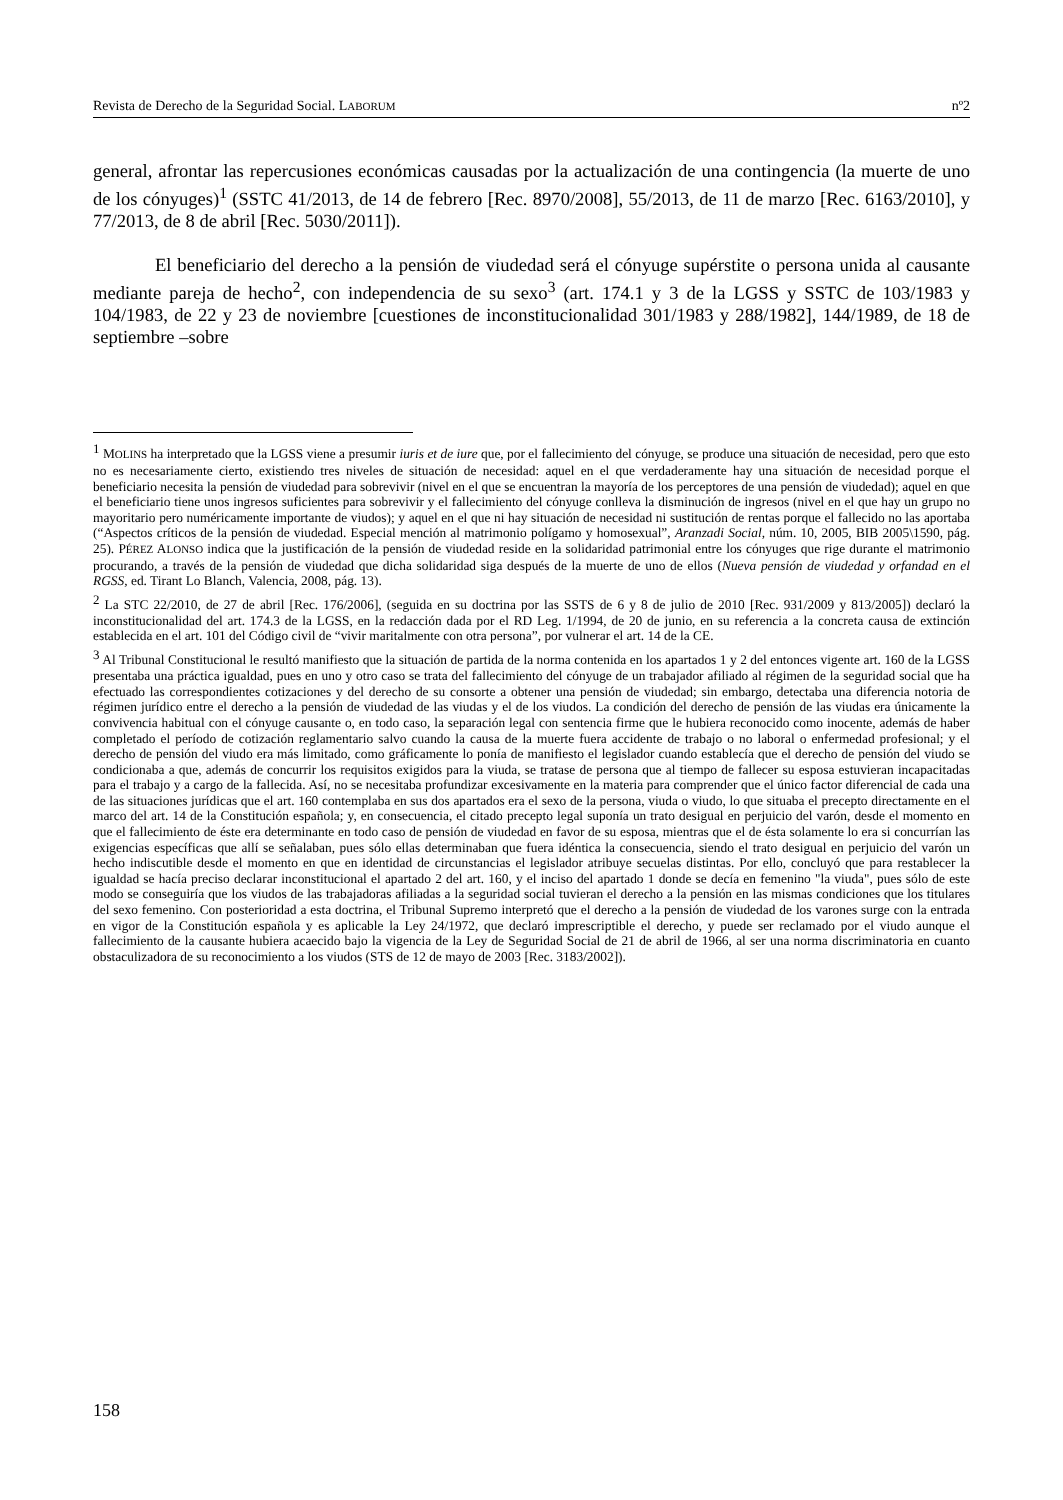Revista de Derecho de la Seguridad Social. LABORUM nº2
general, afrontar las repercusiones económicas causadas por la actualización de una contingencia (la muerte de uno de los cónyuges)<sup>1</sup> (SSTC 41/2013, de 14 de febrero [Rec. 8970/2008], 55/2013, de 11 de marzo [Rec. 6163/2010], y 77/2013, de 8 de abril [Rec. 5030/2011]).
El beneficiario del derecho a la pensión de viudedad será el cónyuge supérstite o persona unida al causante mediante pareja de hecho<sup>2</sup>, con independencia de su sexo<sup>3</sup> (art. 174.1 y 3 de la LGSS y SSTC de 103/1983 y 104/1983, de 22 y 23 de noviembre [cuestiones de inconstitucionalidad 301/1983 y 288/1982], 144/1989, de 18 de septiembre –sobre
<sup>1</sup> MOLINS ha interpretado que la LGSS viene a presumir iuris et de iure que, por el fallecimiento del cónyuge, se produce una situación de necesidad, pero que esto no es necesariamente cierto, existiendo tres niveles de situación de necesidad: aquel en el que verdaderamente hay una situación de necesidad porque el beneficiario necesita la pensión de viudedad para sobrevivir (nivel en el que se encuentran la mayoría de los perceptores de una pensión de viudedad); aquel en que el beneficiario tiene unos ingresos suficientes para sobrevivir y el fallecimiento del cónyuge conlleva la disminución de ingresos (nivel en el que hay un grupo no mayoritario pero numéricamente importante de viudos); y aquel en el que ni hay situación de necesidad ni sustitución de rentas porque el fallecido no las aportaba (“Aspectos críticos de la pensión de viudedad. Especial mención al matrimonio polígamo y homosexual”, Aranzadi Social, núm. 10, 2005, BIB 2005\1590, pág. 25). PÉREZ ALONSO indica que la justificación de la pensión de viudedad reside en la solidaridad patrimonial entre los cónyuges que rige durante el matrimonio procurando, a través de la pensión de viudedad que dicha solidaridad siga después de la muerte de uno de ellos (Nueva pensión de viudedad y orfandad en el RGSS, ed. Tirant Lo Blanch, Valencia, 2008, pág. 13).
<sup>2</sup> La STC 22/2010, de 27 de abril [Rec. 176/2006], (seguida en su doctrina por las SSTS de 6 y 8 de julio de 2010 [Rec. 931/2009 y 813/2005]) declaró la inconstitucionalidad del art. 174.3 de la LGSS, en la redacción dada por el RD Leg. 1/1994, de 20 de junio, en su referencia a la concreta causa de extinción establecida en el art. 101 del Código civil de “vivir maritalmente con otra persona”, por vulnerar el art. 14 de la CE.
<sup>3</sup> Al Tribunal Constitucional le resultó manifiesto que la situación de partida de la norma contenida en los apartados 1 y 2 del entonces vigente art. 160 de la LGSS presentaba una práctica igualdad, pues en uno y otro caso se trata del fallecimiento del cónyuge de un trabajador afiliado al régimen de la seguridad social que ha efectuado las correspondientes cotizaciones y del derecho de su consorte a obtener una pensión de viudedad; sin embargo, detectaba una diferencia notoria de régimen jurídico entre el derecho a la pensión de viudedad de las viudas y el de los viudos. La condición del derecho de pensión de las viudas era únicamente la convivencia habitual con el cónyuge causante o, en todo caso, la separación legal con sentencia firme que le hubiera reconocido como inocente, además de haber completado el período de cotización reglamentario salvo cuando la causa de la muerte fuera accidente de trabajo o no laboral o enfermedad profesional; y el derecho de pensión del viudo era más limitado, como gráficamente lo ponía de manifiesto el legislador cuando establecía que el derecho de pensión del viudo se condicionaba a que, además de concurrir los requisitos exigidos para la viuda, se tratase de persona que al tiempo de fallecer su esposa estuvieran incapacitadas para el trabajo y a cargo de la fallecida. Así, no se necesitaba profundizar excesivamente en la materia para comprender que el único factor diferencial de cada una de las situaciones jurídicas que el art. 160 contemplaba en sus dos apartados era el sexo de la persona, viuda o viudo, lo que situaba el precepto directamente en el marco del art. 14 de la Constitución española; y, en consecuencia, el citado precepto legal suponía un trato desigual en perjuicio del varón, desde el momento en que el fallecimiento de éste era determinante en todo caso de pensión de viudedad en favor de su esposa, mientras que el de ésta solamente lo era si concurrían las exigencias específicas que allí se señalaban, pues sólo ellas determinaban que fuera idéntica la consecuencia, siendo el trato desigual en perjuicio del varón un hecho indiscutible desde el momento en que en identidad de circunstancias el legislador atribuye secuelas distintas. Por ello, concluyó que para restablecer la igualdad se hacía preciso declarar inconstitucional el apartado 2 del art. 160, y el inciso del apartado 1 donde se decía en femenino "la viuda", pues sólo de este modo se conseguiría que los viudos de las trabajadoras afiliadas a la seguridad social tuvieran el derecho a la pensión en las mismas condiciones que los titulares del sexo femenino. Con posterioridad a esta doctrina, el Tribunal Supremo interpretó que el derecho a la pensión de viudedad de los varones surge con la entrada en vigor de la Constitución española y es aplicable la Ley 24/1972, que declaró imprescriptible el derecho, y puede ser reclamado por el viudo aunque el fallecimiento de la causante hubiera acaecido bajo la vigencia de la Ley de Seguridad Social de 21 de abril de 1966, al ser una norma discriminatoria en cuanto obstaculizadora de su reconocimiento a los viudos (STS de 12 de mayo de 2003 [Rec. 3183/2002]).
158